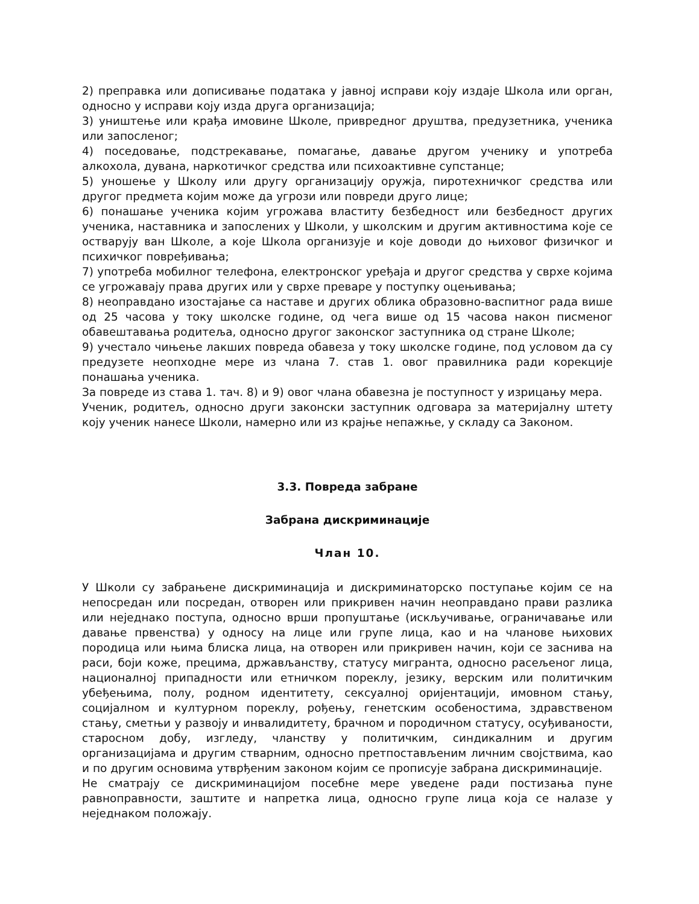2) преправка или дописивање података у јавној исправи коју издаје Школа или орган, односно у исправи коју изда друга организација;
3) уништење или крађа имовине Школе, привредног друштва, предузетника, ученика или запосленог;
4) поседовање, подстрекавање, помагање, давање другом ученику и употреба алкохола, дувана, наркотичког средства или психоактивне супстанце;
5) уношење у Школу или другу организацију оружја, пиротехничког средства или другог предмета којим може да угрози или повреди друго лице;
6) понашање ученика којим угрожава властиту безбедност или безбедност других ученика, наставника и запослених у Школи, у школским и другим активностима које се остварују ван Школе, а које Школа организује и које доводи до њиховог физичког и психичког повређивања;
7) употреба мобилног телефона, електронског уређаја и другог средства у сврхе којима се угрожавају права других или у сврхе преваре у поступку оцењивања;
8) неоправдано изостајање са наставе и других облика образовно-васпитног рада више од 25 часова у току школске године, од чега више од 15 часова након писменог обавештавања родитеља, односно другог законског заступника од стране Школе;
9) учестало чињење лакших повреда обавеза у току школске године, под условом да су предузете неопходне мере из члана 7. став 1. овог правилника ради корекције понашања ученика.
За повреде из става 1. тач. 8) и 9) овог члана обавезна је поступност у изрицању мера.
Ученик, родитељ, односно други законски заступник одговара за материјалну штету коју ученик нанесе Школи, намерно или из крајње непажње, у складу са Законом.
3.3. Повреда забране
Забрана дискриминације
Члан 10.
У Школи су забрањене дискриминација и дискриминаторско поступање којим се на непосредан или посредан, отворен или прикривен начин неоправдано прави разлика или неједнако поступа, односно врши пропуштање (искључивање, ограничавање или давање првенства) у односу на лице или групе лица, као и на чланове њихових породица или њима блиска лица, на отворен или прикривен начин, који се заснива на раси, боји коже, прецима, држављанству, статусу мигранта, односно расељеног лица, националној припадности или етничком пореклу, језику, верским или политичким убеђењима, полу, родном идентитету, сексуалној оријентацији, имовном стању, социјалном и културном пореклу, рођењу, генетским особеностима, здравственом стању, сметњи у развоју и инвалидитету, брачном и породичном статусу, осуђиваности, старосном добу, изгледу, чланству у политичким, синдикалним и другим организацијама и другим стварним, односно претпостављеним личним својствима, као и по другим основима утврђеним законом којим се прописује забрана дискриминације.
Не сматрају се дискриминацијом посебне мере уведене ради постизања пуне равноправности, заштите и напретка лица, односно групе лица која се налазе у неједнаком положају.